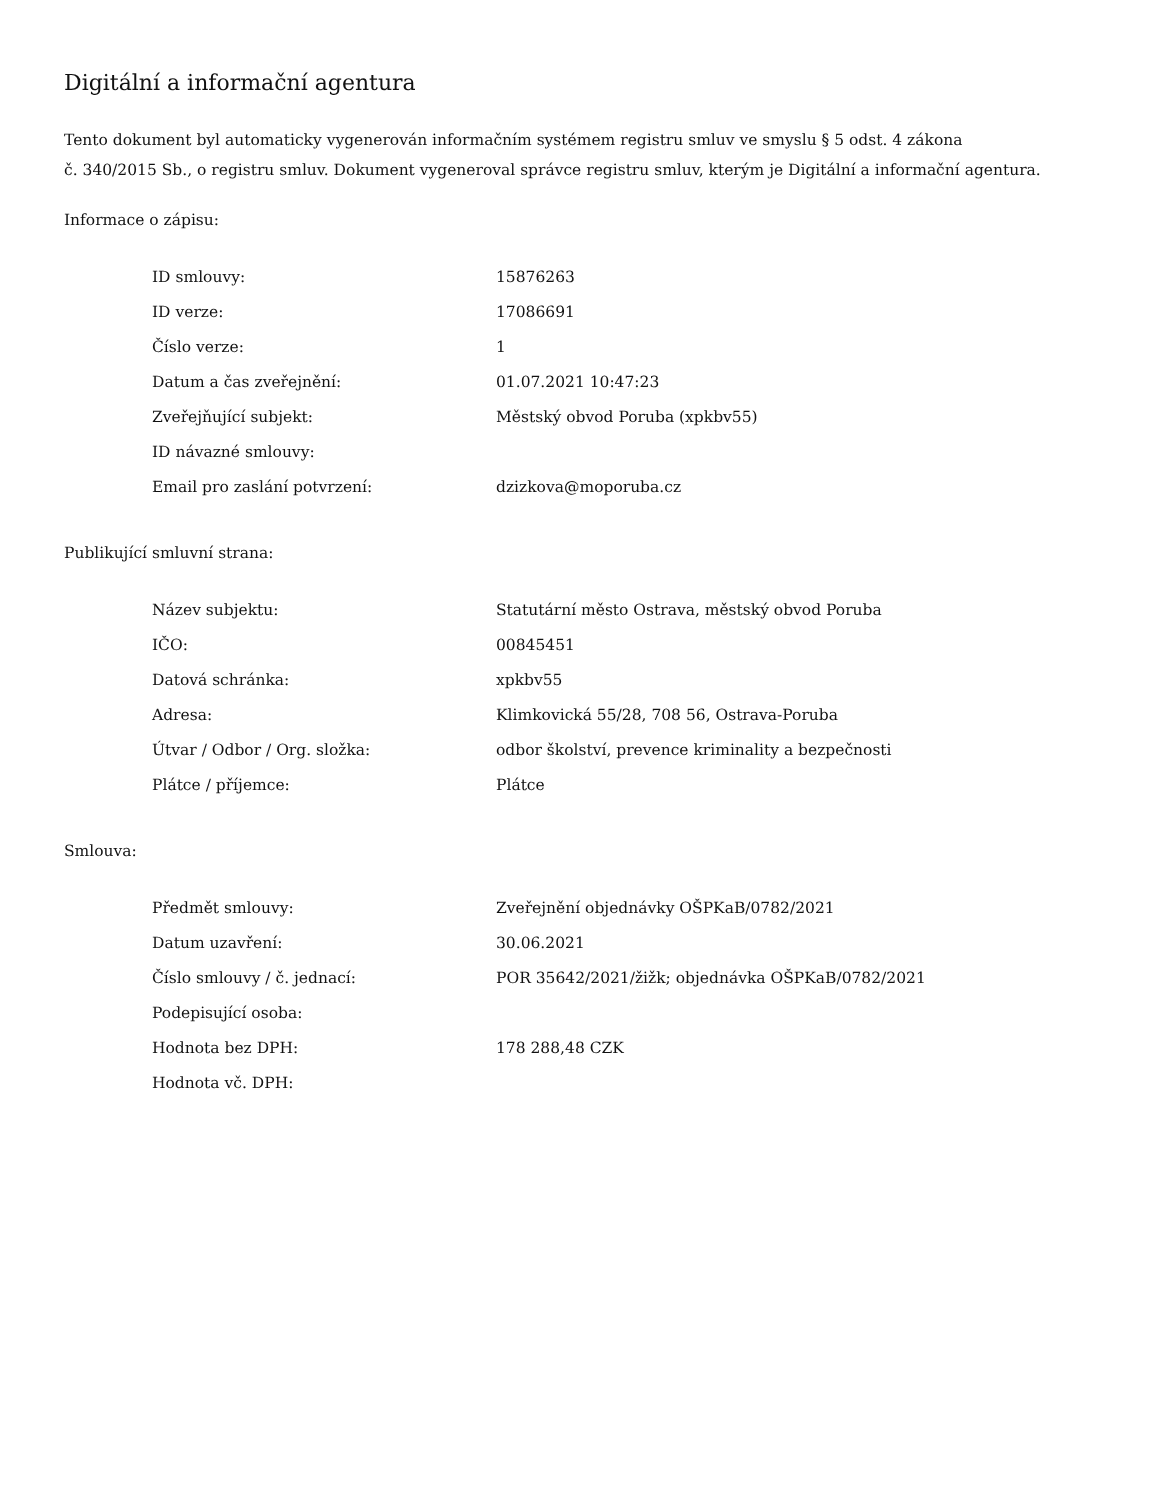Digitální a informační agentura
Tento dokument byl automaticky vygenerován informačním systémem registru smluv ve smyslu § 5 odst. 4 zákona
č. 340/2015 Sb., o registru smluv. Dokument vygeneroval správce registru smluv, kterým je Digitální a informační agentura.
Informace o zápisu:
| ID smlouvy: | 15876263 |
| ID verze: | 17086691 |
| Číslo verze: | 1 |
| Datum a čas zveřejnění: | 01.07.2021 10:47:23 |
| Zveřejňující subjekt: | Městský obvod Poruba (xpkbv55) |
| ID návazné smlouvy: | |
| Email pro zaslání potvrzení: | dzizkova@moporuba.cz |
Publikující smluvní strana:
| Název subjektu: | Statutární město Ostrava, městský obvod Poruba |
| IČO: | 00845451 |
| Datová schránka: | xpkbv55 |
| Adresa: | Klimkovická 55/28, 708 56, Ostrava-Poruba |
| Útvar / Odbor / Org. složka: | odbor školství, prevence kriminality a bezpečnosti |
| Plátce / příjemce: | Plátce |
Smlouva:
| Předmět smlouvy: | Zveřejnění objednávky OŠPKaB/0782/2021 |
| Datum uzavření: | 30.06.2021 |
| Číslo smlouvy / č. jednací: | POR 35642/2021/žižk; objednávka OŠPKaB/0782/2021 |
| Podepisující osoba: | |
| Hodnota bez DPH: | 178 288,48 CZK |
| Hodnota vč. DPH: | |